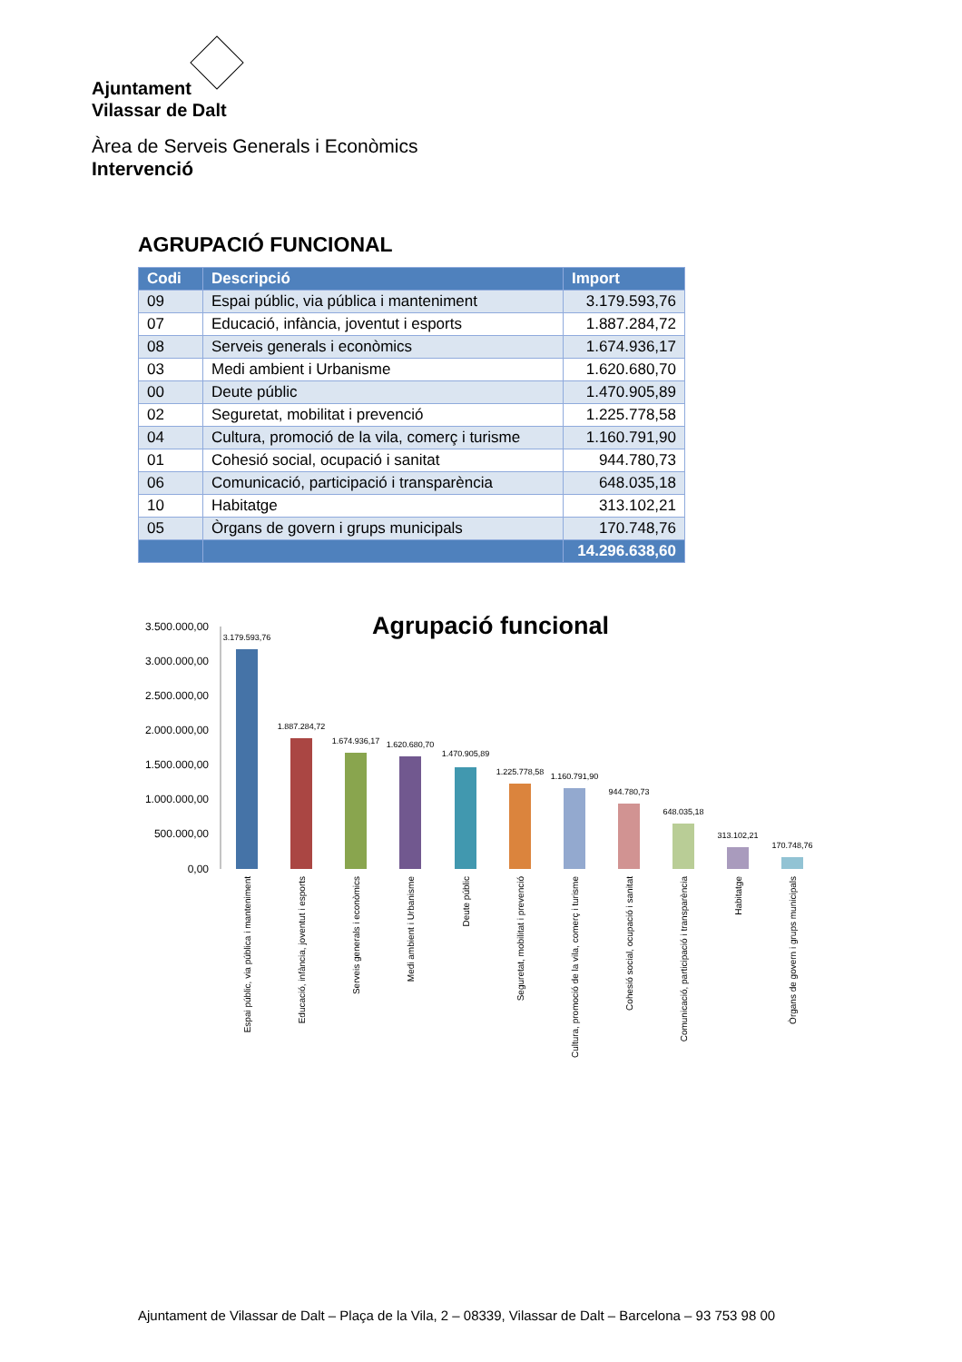Ajuntament
Vilassar de Dalt
Àrea de Serveis Generals i Econòmics
Intervenció
AGRUPACIÓ FUNCIONAL
| Codi | Descripció | Import |
| --- | --- | --- |
| 09 | Espai públic, via pública i manteniment | 3.179.593,76 |
| 07 | Educació, infància, joventut i esports | 1.887.284,72 |
| 08 | Serveis generals i econòmics | 1.674.936,17 |
| 03 | Medi ambient i Urbanisme | 1.620.680,70 |
| 00 | Deute públic | 1.470.905,89 |
| 02 | Seguretat, mobilitat i prevenció | 1.225.778,58 |
| 04 | Cultura, promoció de la vila, comerç i turisme | 1.160.791,90 |
| 01 | Cohesió social, ocupació i sanitat | 944.780,73 |
| 06 | Comunicació, participació i transparència | 648.035,18 |
| 10 | Habitatge | 313.102,21 |
| 05 | Òrgans de govern i grups municipals | 170.748,76 |
| | | 14.296.638,60 |
Agrupació funcional
3.500.000,00
3.000.000,00
2.500.000,00
2.000.000,00
1.500.000,00
1.000.000,00
500.000,00
0,00
3.179.593,76
1.887.284,72
1.674.936,17
1.620.680,70
1.470.905,89
1.225.778,58
1.160.791,90
944.780,73
648.035,18
313.102,21
170.748,76
Espai públic, via pública i manteniment
Educació, infància, joventut i esports
Serveis generals i econòmics
Medi ambient i Urbanisme
Deute públic
Seguretat, mobilitat i prevenció
Cultura, promoció de la vila, comerç i turisme
Cohesió social, ocupació i sanitat
Comunicació, participació i transparència
Habitatge
Òrgans de govern i grups municipals
Ajuntament de Vilassar de Dalt – Plaça de la Vila, 2 – 08339, Vilassar de Dalt – Barcelona – 93 753 98 00